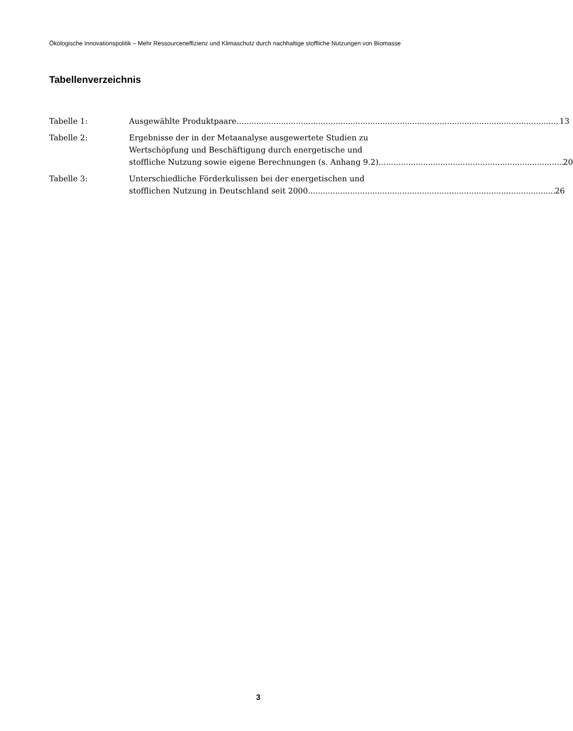Ökologische Innovationspolitik – Mehr Ressourceneffizienz und Klimaschutz durch nachhaltige stoffliche Nutzungen von Biomasse
Tabellenverzeichnis
Tabelle 1: Ausgewählte Produktpaare 13
Tabelle 2: Ergebnisse der in der Metaanalyse ausgewertete Studien zu
Wertschöpfung und Beschäftigung durch energetische und
stoffliche Nutzung sowie eigene Berechnungen (s. Anhang 9.2) 20
Tabelle 3: Unterschiedliche Förderkulissen bei der energetischen und
stofflichen Nutzung in Deutschland seit 2000 26
3